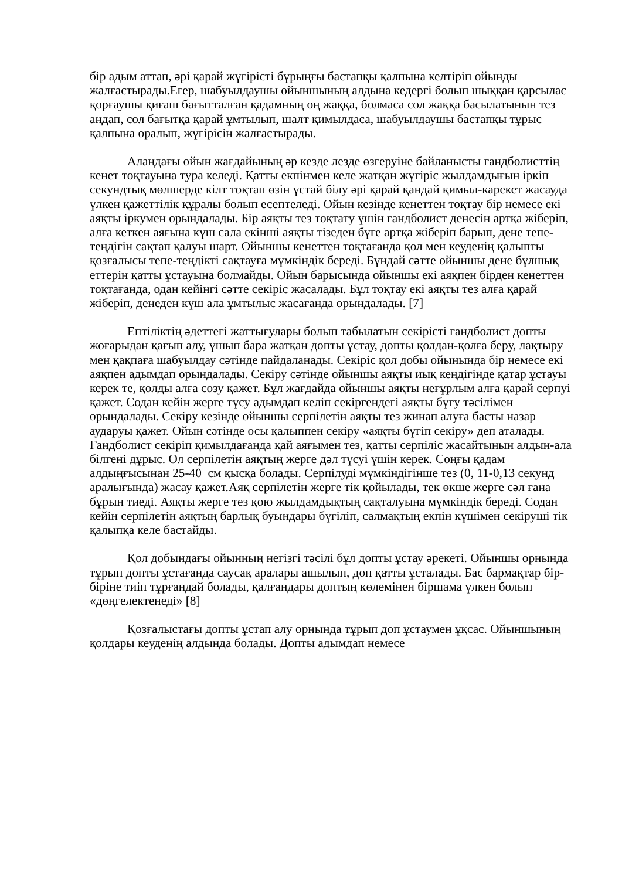бір адым аттап, әрі қарай жүгірісті бұрыңғы бастапқы қалпына келтіріп ойынды жалғастырады.Егер, шабуылдаушы ойыншының алдына кедергі болып шыққан қарсылас қорғаушы қиғаш бағытталған қадамның оң жаққа, болмаса сол жаққа басылатынын тез аңдап, сол бағытқа қарай ұмтылып, шалт қимылдаса, шабуылдаушы бастапқы тұрыс қалпына оралып, жүгірісін жалғастырады.
Алаңдағы ойын жағдайының әр кезде лезде өзгеруіне байланысты гандболисттің кенет тоқтауына тура келеді. Қатты екпінмен келе жатқан жүгіріс жылдамдығын іркіп секундтық мөлшерде кілт тоқтап өзін ұстай білу әрі қарай қандай қимыл-карекет жасауда үлкен қажеттілік құралы болып есептеледі. Ойын кезінде кенеттен тоқтау бір немесе екі аяқты іркумен орындалады. Бір аяқты тез тоқтату үшін гандболист денесін артқа жіберіп, алға кеткен аяғына күш сала екінші аяқты тізеден бүге артқа жіберіп барып, дене тепе-теңдігін сақтап қалуы шарт. Ойыншы кенеттен тоқтағанда қол мен кеуденің қалыпты қозғалысы тепе-теңдікті сақтауға мүмкіндік береді. Бұндай сәтте ойыншы дене бұлшық еттерін қатты ұстауына болмайды. Ойын барысында ойыншы екі аяқпен бірден кенеттен тоқтағанда, одан кейінгі сәтте секіріс жасалады. Бұл тоқтау екі аяқты тез алға қарай жіберіп, денеден күш ала ұмтылыс жасағанда орындалады. [7]
Ептіліктің әдеттегі жаттығулары болып табылатын секірісті гандболист допты жоғарыдан қағып алу, ұшып бара жатқан допты ұстау, допты қолдан-қолға беру, лақтыру мен қақпаға шабуылдау сәтінде пайдаланады. Секіріс қол добы ойынында бір немесе екі аяқпен адымдап орындалады. Секіру сәтінде ойыншы аяқты иық кеңдігінде қатар ұстауы керек те, қолды алға созу қажет. Бұл жағдайда ойыншы аяқты неғұрлым алға қарай серпуі қажет. Содан кейін жерге түсу адымдап келіп секіргендегі аяқты бүгу тәсілімен орындалады. Секіру кезінде ойыншы серпілетін аяқты тез жинап алуға басты назар аударуы қажет. Ойын сәтінде осы қалыппен секіру «аяқты бүгіп секіру» деп аталады. Гандболист секіріп қимылдағанда қай аяғымен тез, қатты серпіліс жасайтынын алдын-ала білгені дұрыс. Ол серпілетін аяқтың жерге дәл түсуі үшін керек. Соңғы қадам алдыңғысынан 25-40 см қысқа болады. Серпілуді мүмкіндігінше тез (0, 11-0,13 секунд аралығында) жасау қажет.Аяқ серпілетін жерге тік қойылады, тек өкше жерге сәл ғана бұрын тиеді. Аяқты жерге тез қою жылдамдықтың сақталуына мүмкіндік береді. Содан кейін серпілетін аяқтың барлық буындары бүгіліп, салмақтың екпін күшімен секіруші тік қалыпқа келе бастайды.
Қол добындағы ойынның негізгі тәсілі бұл допты ұстау әрекеті. Ойыншы орнында тұрып допты ұстағанда саусақ аралары ашылып, доп қатты ұсталады. Бас бармақтар бір-біріне тиіп тұрғандай болады, қалғандары доптың көлемінен біршама үлкен болып «дөңгелектенеді» [8]
Қозғалыстағы допты ұстап алу орнында тұрып доп ұстаумен ұқсас. Ойыншының қолдары кеуденің алдында болады. Допты адымдап немесе